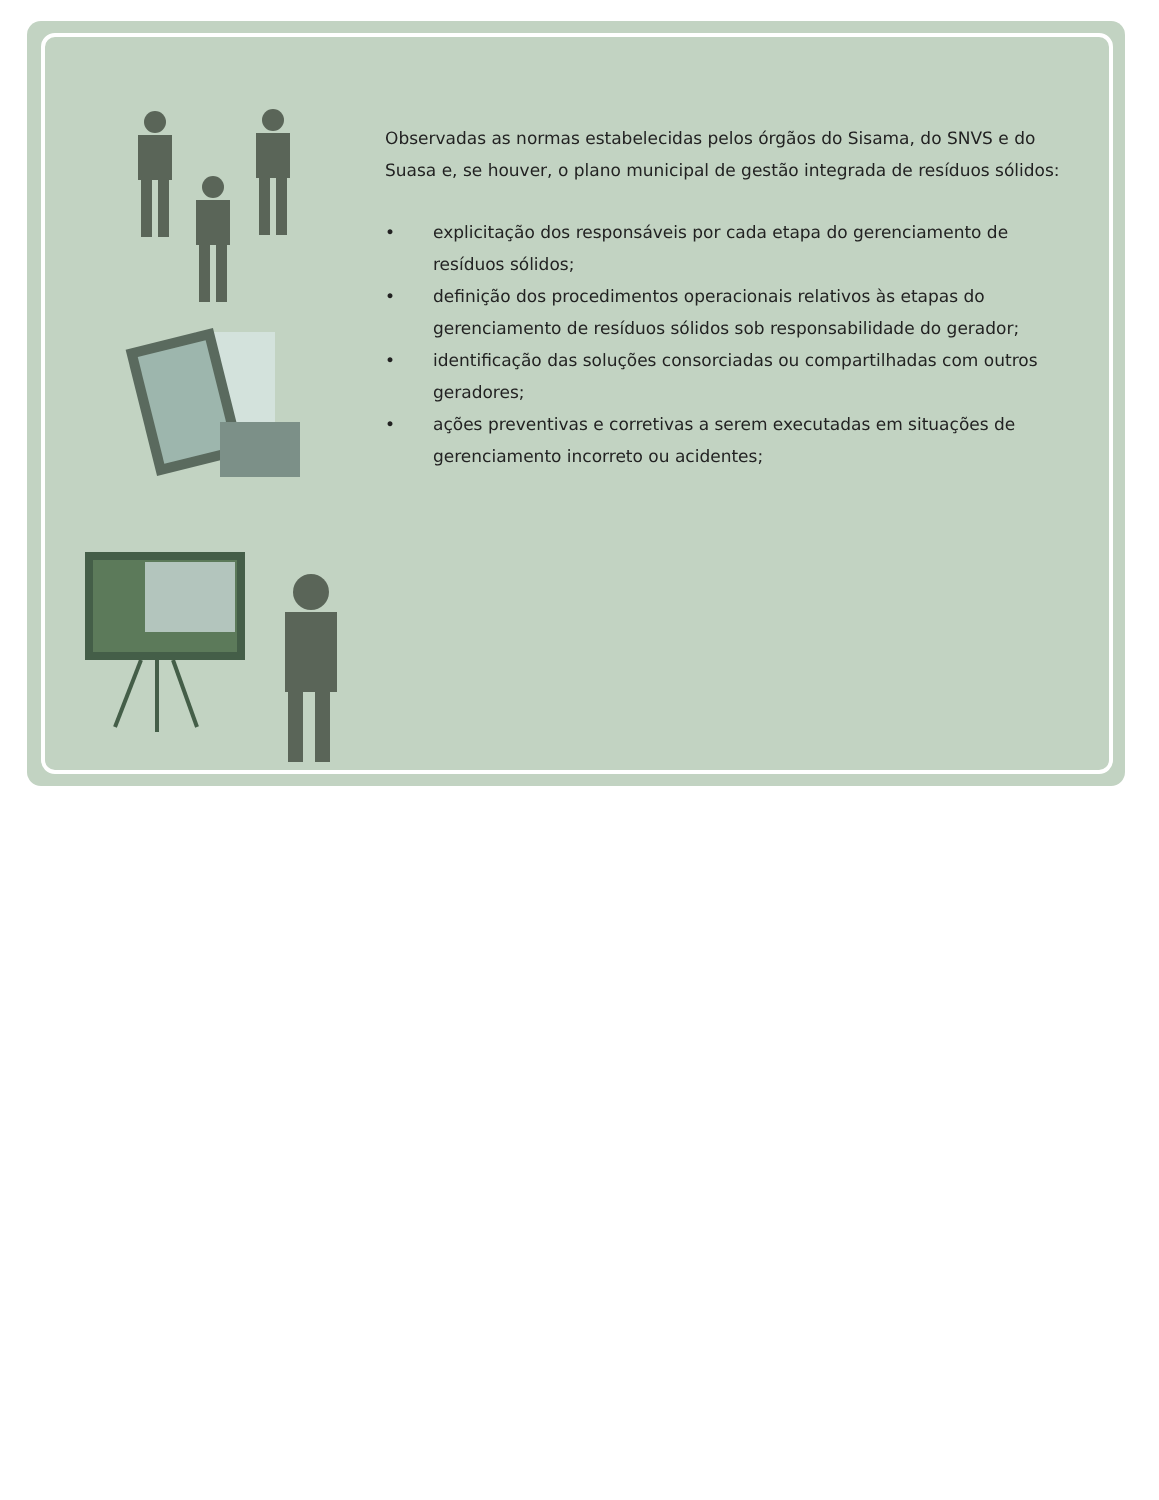Observadas as normas estabelecidas pelos órgãos do Sisama, do SNVS e do Suasa e, se houver, o plano municipal de gestão integrada de resíduos sólidos:
• explicitação dos responsáveis por cada etapa do gerenciamento de resíduos sólidos;
• definição dos procedimentos operacionais relativos às etapas do gerenciamento de resíduos sólidos sob responsabilidade do gerador;
• identificação das soluções consorciadas ou compartilhadas com outros geradores;
• ações preventivas e corretivas a serem executadas em situações de gerenciamento incorreto ou acidentes;